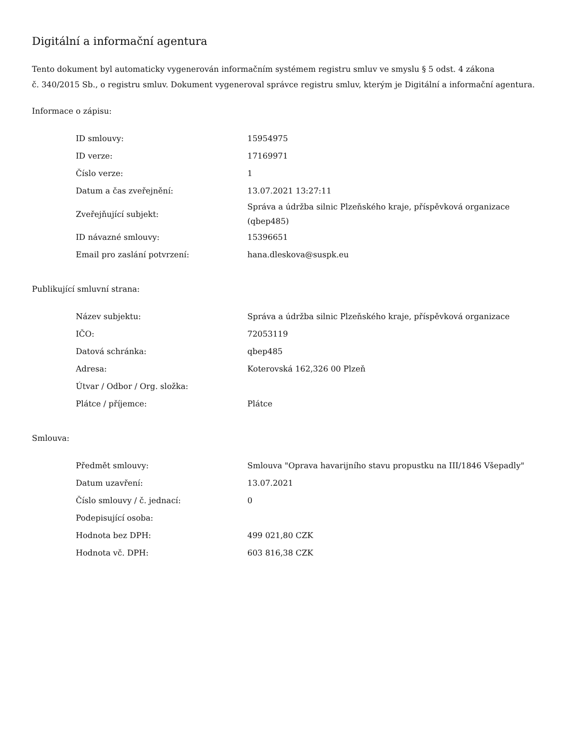Digitální a informační agentura
Tento dokument byl automaticky vygenerován informačním systémem registru smluv ve smyslu § 5 odst. 4 zákona
č. 340/2015 Sb., o registru smluv. Dokument vygeneroval správce registru smluv, kterým je Digitální a informační agentura.
Informace o zápisu:
| ID smlouvy: | 15954975 |
| ID verze: | 17169971 |
| Číslo verze: | 1 |
| Datum a čas zveřejnění: | 13.07.2021 13:27:11 |
| Zveřejňující subjekt: | Správa a údržba silnic Plzeňského kraje, příspěvková organizace (qbep485) |
| ID návazné smlouvy: | 15396651 |
| Email pro zaslání potvrzení: | hana.dleskova@suspk.eu |
Publikující smluvní strana:
| Název subjektu: | Správa a údržba silnic Plzeňského kraje, příspěvková organizace |
| IČO: | 72053119 |
| Datová schránka: | qbep485 |
| Adresa: | Koterovská 162,326 00 Plzeň |
| Útvar / Odbor / Org. složka: | |
| Plátce / příjemce: | Plátce |
Smlouva:
| Předmět smlouvy: | Smlouva "Oprava havarijního stavu propustku na III/1846 Všepadly" |
| Datum uzavření: | 13.07.2021 |
| Číslo smlouvy / č. jednací: | 0 |
| Podepisující osoba: | |
| Hodnota bez DPH: | 499 021,80 CZK |
| Hodnota vč. DPH: | 603 816,38 CZK |